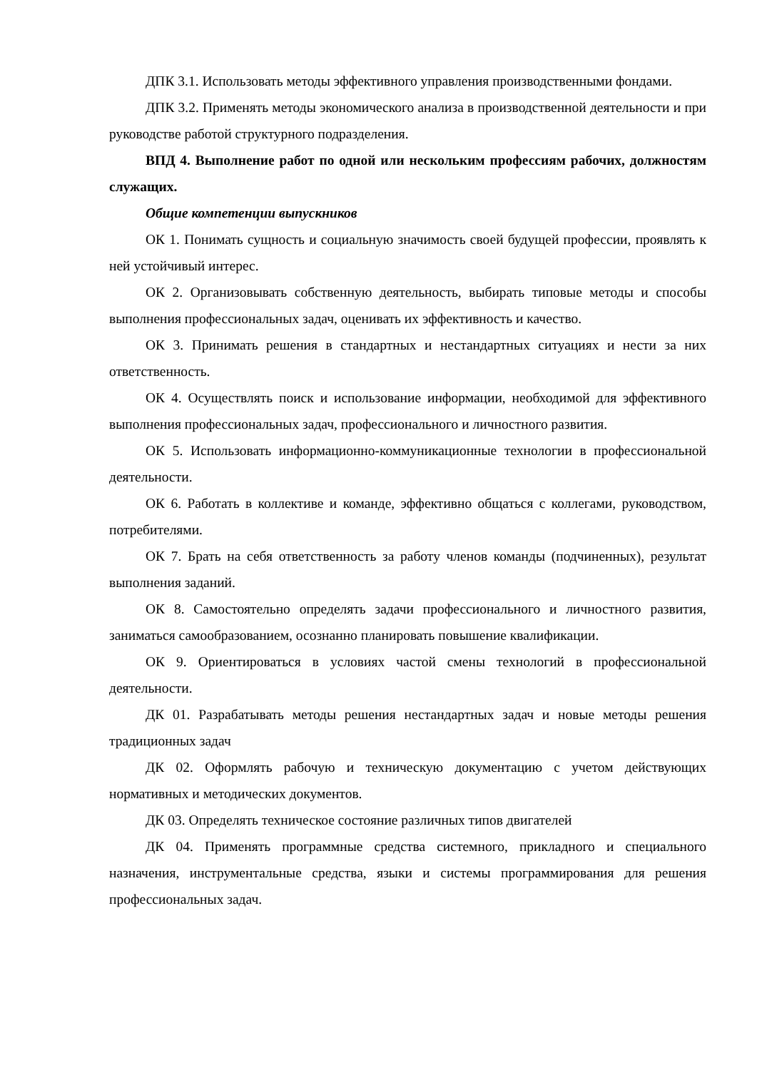ДПК 3.1. Использовать методы эффективного управления производственными фондами.
ДПК 3.2. Применять методы экономического анализа в производственной деятельности и при руководстве работой структурного подразделения.
ВПД 4. Выполнение работ по одной или нескольким профессиям рабочих, должностям служащих.
Общие компетенции выпускников
ОК 1. Понимать сущность и социальную значимость своей будущей профессии, проявлять к ней устойчивый интерес.
ОК 2. Организовывать собственную деятельность, выбирать типовые методы и способы выполнения профессиональных задач, оценивать их эффективность и качество.
ОК 3. Принимать решения в стандартных и нестандартных ситуациях и нести за них ответственность.
ОК 4. Осуществлять поиск и использование информации, необходимой для эффективного выполнения профессиональных задач, профессионального и личностного развития.
ОК 5. Использовать информационно-коммуникационные технологии в профессиональной деятельности.
ОК 6. Работать в коллективе и команде, эффективно общаться с коллегами, руководством, потребителями.
ОК 7. Брать на себя ответственность за работу членов команды (подчиненных), результат выполнения заданий.
ОК 8. Самостоятельно определять задачи профессионального и личностного развития, заниматься самообразованием, осознанно планировать повышение квалификации.
ОК 9. Ориентироваться в условиях частой смены технологий в профессиональной деятельности.
ДК 01. Разрабатывать методы решения нестандартных задач и новые методы решения традиционных задач
ДК 02. Оформлять рабочую и техническую документацию с учетом действующих нормативных и методических документов.
ДК 03. Определять техническое состояние различных типов двигателей
ДК 04. Применять программные средства системного, прикладного и специального назначения, инструментальные средства, языки и системы программирования для решения профессиональных задач.